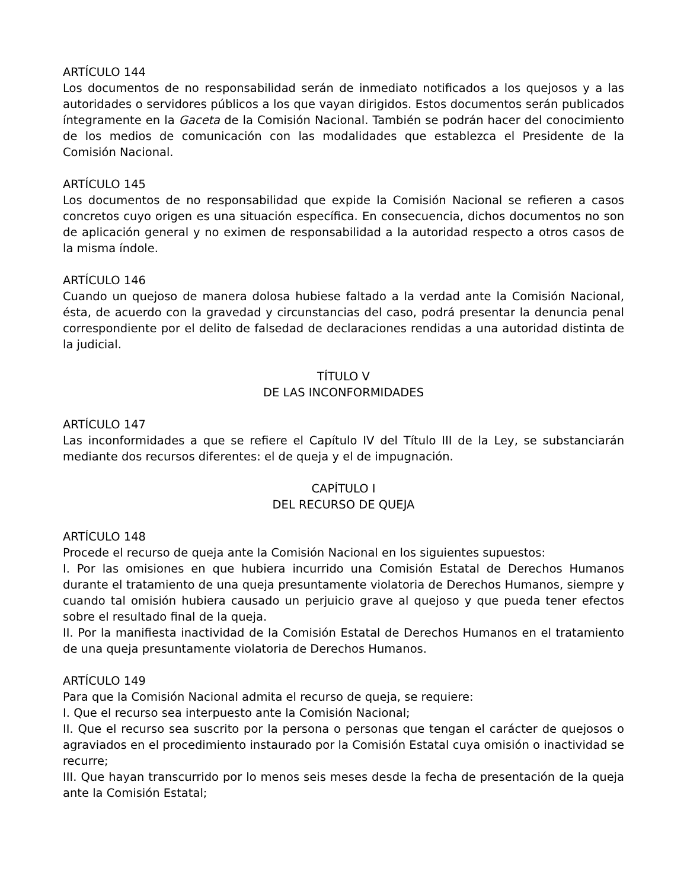ARTÍCULO 144
Los documentos de no responsabilidad serán de inmediato notificados a los quejosos y a las autoridades o servidores públicos a los que vayan dirigidos. Estos documentos serán publicados íntegramente en la Gaceta de la Comisión Nacional. También se podrán hacer del conocimiento de los medios de comunicación con las modalidades que establezca el Presidente de la Comisión Nacional.
ARTÍCULO 145
Los documentos de no responsabilidad que expide la Comisión Nacional se refieren a casos concretos cuyo origen es una situación específica. En consecuencia, dichos documentos no son de aplicación general y no eximen de responsabilidad a la autoridad respecto a otros casos de la misma índole.
ARTÍCULO 146
Cuando un quejoso de manera dolosa hubiese faltado a la verdad ante la Comisión Nacional, ésta, de acuerdo con la gravedad y circunstancias del caso, podrá presentar la denuncia penal correspondiente por el delito de falsedad de declaraciones rendidas a una autoridad distinta de la judicial.
TÍTULO V
DE LAS INCONFORMIDADES
ARTÍCULO 147
Las inconformidades a que se refiere el Capítulo IV del Título III de la Ley, se substanciarán mediante dos recursos diferentes: el de queja y el de impugnación.
CAPÍTULO I
DEL RECURSO DE QUEJA
ARTÍCULO 148
Procede el recurso de queja ante la Comisión Nacional en los siguientes supuestos:
I. Por las omisiones en que hubiera incurrido una Comisión Estatal de Derechos Humanos durante el tratamiento de una queja presuntamente violatoria de Derechos Humanos, siempre y cuando tal omisión hubiera causado un perjuicio grave al quejoso y que pueda tener efectos sobre el resultado final de la queja.
II. Por la manifiesta inactividad de la Comisión Estatal de Derechos Humanos en el tratamiento de una queja presuntamente violatoria de Derechos Humanos.
ARTÍCULO 149
Para que la Comisión Nacional admita el recurso de queja, se requiere:
I. Que el recurso sea interpuesto ante la Comisión Nacional;
II. Que el recurso sea suscrito por la persona o personas que tengan el carácter de quejosos o agraviados en el procedimiento instaurado por la Comisión Estatal cuya omisión o inactividad se recurre;
III. Que hayan transcurrido por lo menos seis meses desde la fecha de presentación de la queja ante la Comisión Estatal;